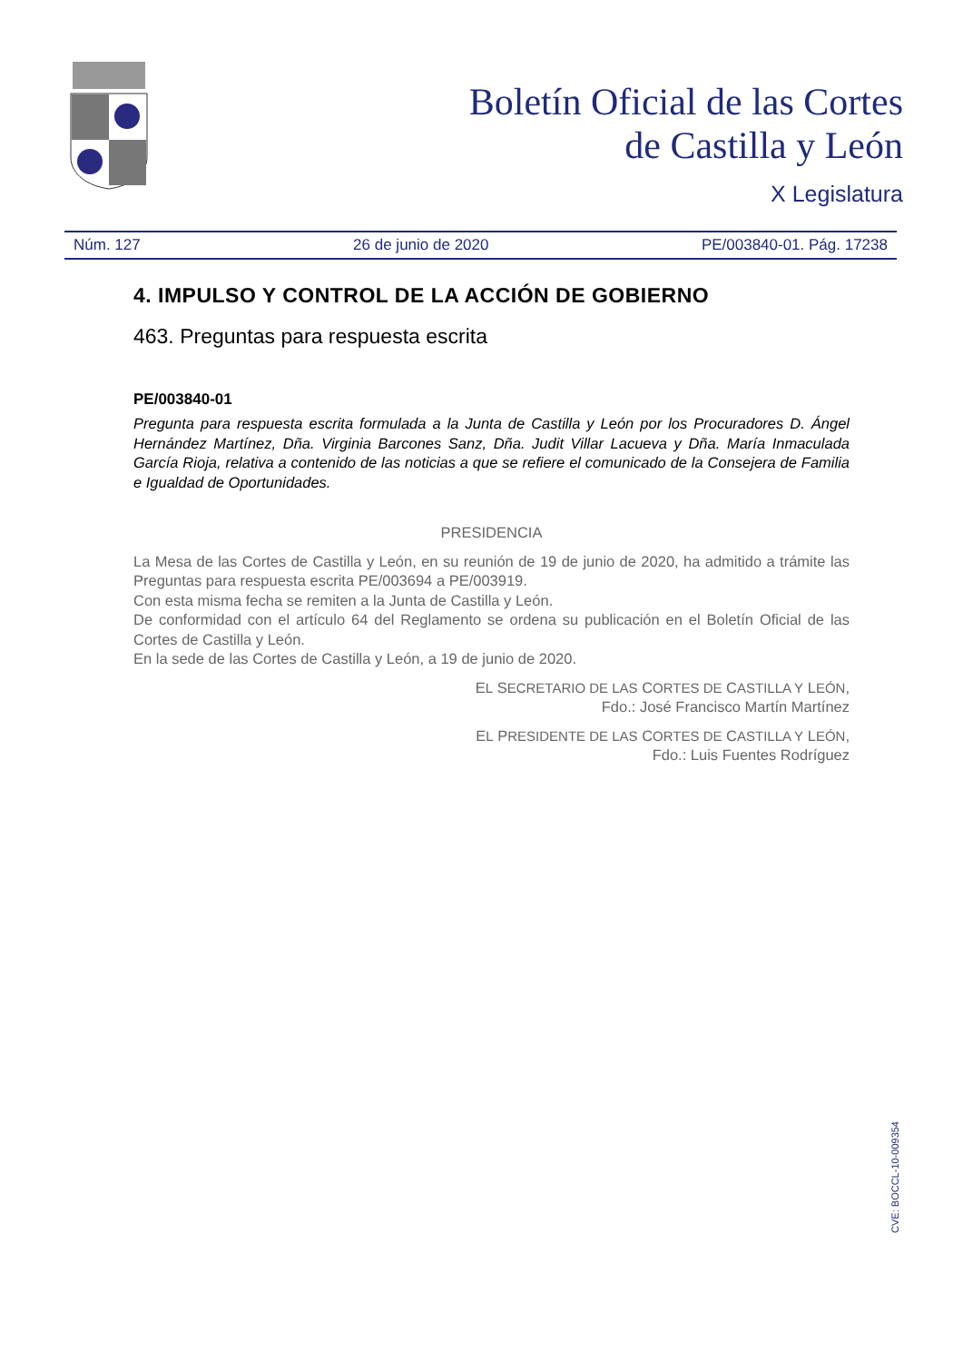Boletín Oficial de las Cortes
de Castilla y León
X Legislatura
Núm. 127 26 de junio de 2020 PE/003840-01. Pág. 17238
4. IMPULSO Y CONTROL DE LA ACCIÓN DE GOBIERNO
463. Preguntas para respuesta escrita
PE/003840-01
Pregunta para respuesta escrita formulada a la Junta de Castilla y León por los Procuradores D. Ángel Hernández Martínez, Dña. Virginia Barcones Sanz, Dña. Judit Villar Lacueva y Dña. María Inmaculada García Rioja, relativa a contenido de las noticias a que se refiere el comunicado de la Consejera de Familia e Igualdad de Oportunidades.
PRESIDENCIA
La Mesa de las Cortes de Castilla y León, en su reunión de 19 de junio de 2020, ha admitido a trámite las Preguntas para respuesta escrita PE/003694 a PE/003919.
Con esta misma fecha se remiten a la Junta de Castilla y León.
De conformidad con el artículo 64 del Reglamento se ordena su publicación en el Boletín Oficial de las Cortes de Castilla y León.
En la sede de las Cortes de Castilla y León, a 19 de junio de 2020.
EL SECRETARIO DE LAS CORTES DE CASTILLA Y LEÓN,
Fdo.: José Francisco Martín Martínez
EL PRESIDENTE DE LAS CORTES DE CASTILLA Y LEÓN,
Fdo.: Luis Fuentes Rodríguez
CVE: BOCCL-10-009354